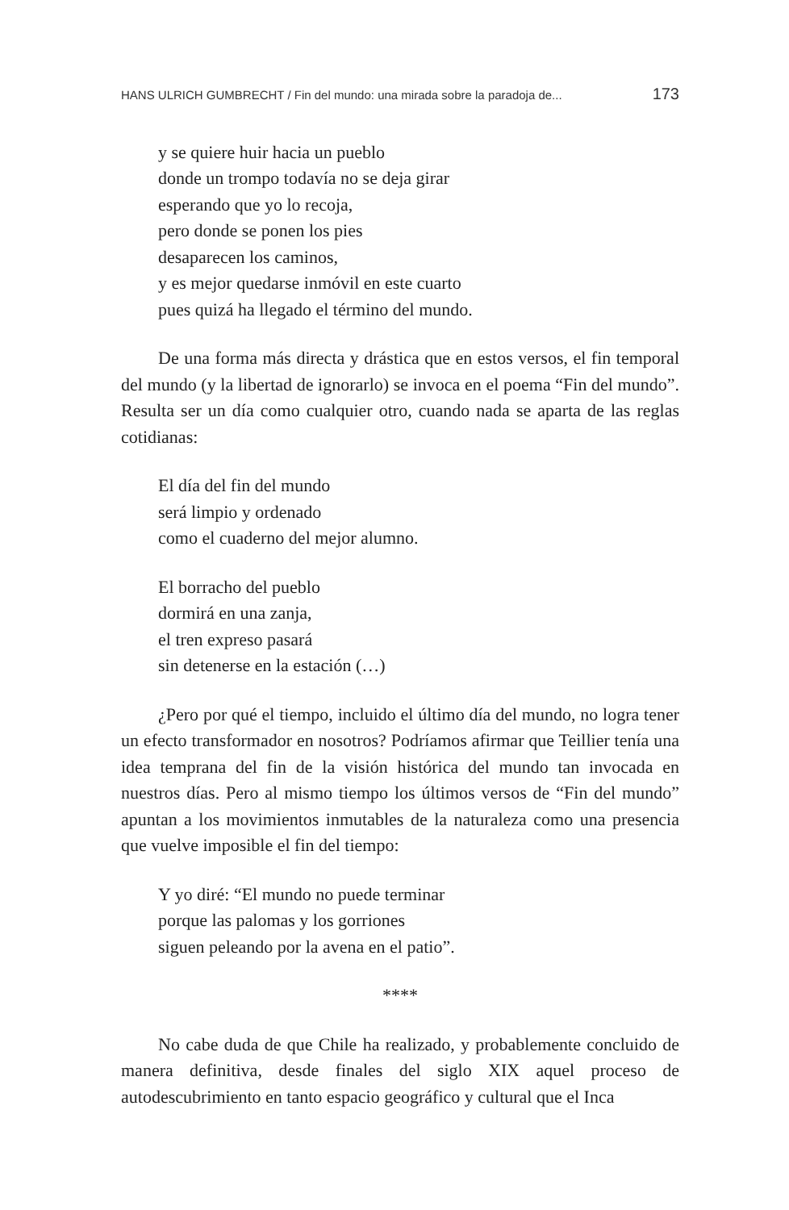HANS ULRICH GUMBRECHT / Fin del mundo: una mirada sobre la paradoja de... 173
y se quiere huir hacia un pueblo
donde un trompo todavía no se deja girar
esperando que yo lo recoja,
pero donde se ponen los pies
desaparecen los caminos,
y es mejor quedarse inmóvil en este cuarto
pues quizá ha llegado el término del mundo.
De una forma más directa y drástica que en estos versos, el fin temporal del mundo (y la libertad de ignorarlo) se invoca en el poema “Fin del mundo”. Resulta ser un día como cualquier otro, cuando nada se aparta de las reglas cotidianas:
El día del fin del mundo
será limpio y ordenado
como el cuaderno del mejor alumno.
El borracho del pueblo
dormirá en una zanja,
el tren expreso pasará
sin detenerse en la estación (…)
¿Pero por qué el tiempo, incluido el último día del mundo, no logra tener un efecto transformador en nosotros? Podríamos afirmar que Teillier tenía una idea temprana del fin de la visión histórica del mundo tan invocada en nuestros días. Pero al mismo tiempo los últimos versos de “Fin del mundo” apuntan a los movimientos inmutables de la naturaleza como una presencia que vuelve imposible el fin del tiempo:
Y yo diré: “El mundo no puede terminar
porque las palomas y los gorriones
siguen peleando por la avena en el patio”.
****
No cabe duda de que Chile ha realizado, y probablemente concluido de manera definitiva, desde finales del siglo XIX aquel proceso de autodescubrimiento en tanto espacio geográfico y cultural que el Inca